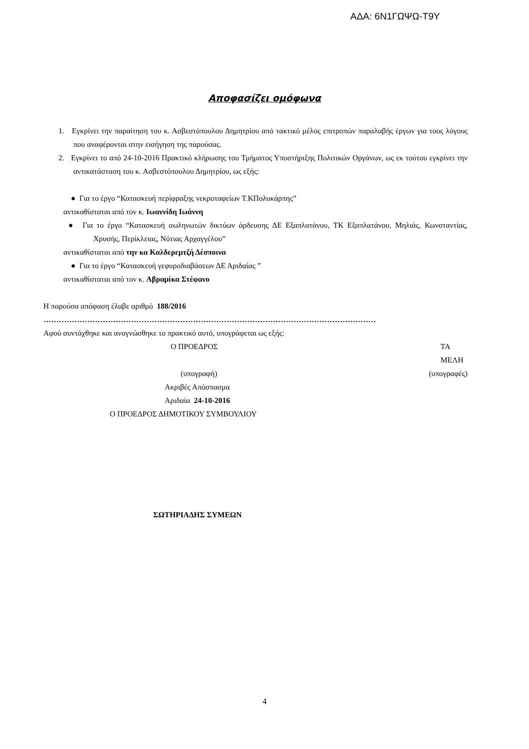ΑΔΑ: 6Ν1ΓΩΨΩ-Τ9Υ
Αποφασίζει ομόφωνα
1. Εγκρίνει την παραίτηση του κ. Ασβεστόπουλου Δημητρίου από τακτικό μέλος επιτροπών παραλαβής έργων για τους λόγους που αναφέρονται στην εισήγηση της παρούσας.
2. Εγκρίνει το από 24-10-2016 Πρακτικό κλήρωσης του Τμήματος Υποστήριξης Πολιτικών Οργάνων, ως εκ τούτου εγκρίνει την αντικατάσταση του κ. Ασβεστόπουλου Δημητρίου, ως εξής:
● Για το έργο “Κατασκευή περίφραξης νεκροταφείων Τ.ΚΠολυκάρπης”
αντικαθίσταται από τον κ. Ιωαννίδη Ιωάννη
● Για το έργο “Κατασκευή σωληνωτών δικτύων άρδευσης ΔΕ Εξαπλατάνου, ΤΚ Εξαπλατάνου, Μηλιάς, Κωνσταντίας, Χρυσής, Περίκλειας, Νότιας Αρχαγγέλου”
αντικαθίσταται από την κα Καλδερεμτζή Δέσποινα
● Για το έργο “Κατασκευή γεφυροδιαβάσεων ΔΕ Αριδαίας ”
αντικαθίσταται από τον κ. Αβραμίκα Στέφανο
Η παρούσα απόφαση έλαβε αριθμό 188/2016
…………………………………………………………………………………………………………………
Αφού συντάχθηκε και αναγνώσθηκε το πρακτικό αυτό, υπογράφεται ως εξής:
Ο ΠΡΟΕΔΡΟΣ ΤΑ ΜΕΛΗ
(υπογραφή) (υπογραφές)
Ακριβές Απόσπασμα
Αριδαία 24-10-2016
Ο ΠΡΟΕΔΡΟΣ ΔΗΜΟΤΙΚΟΥ ΣΥΜΒΟΥΛΙΟΥ
ΣΩΤΗΡΙΑΔΗΣ ΣΥΜΕΩΝ
4